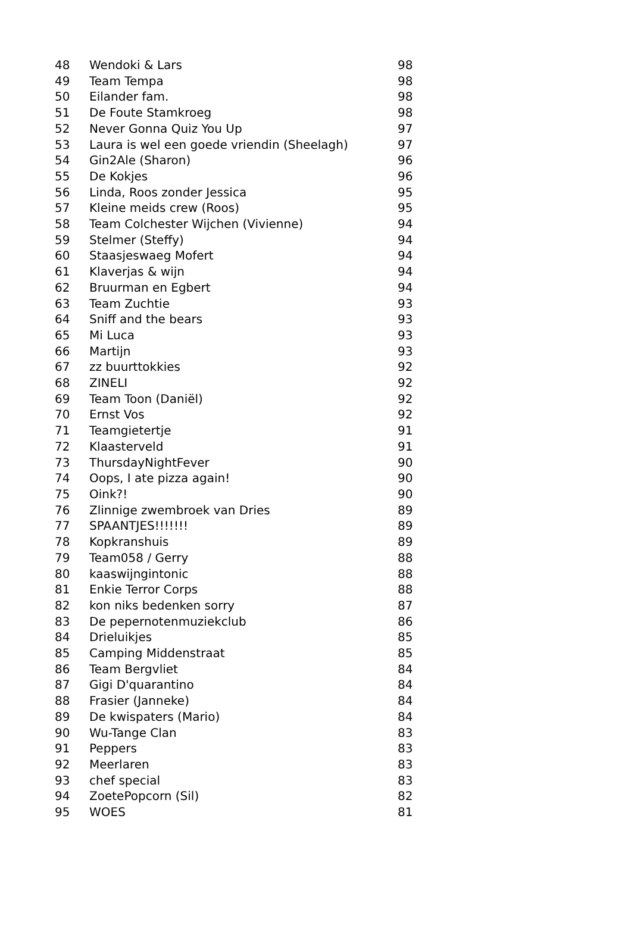| 48 | Wendoki & Lars | 98 |
| 49 | Team Tempa | 98 |
| 50 | Eilander fam. | 98 |
| 51 | De Foute Stamkroeg | 98 |
| 52 | Never Gonna Quiz You Up | 97 |
| 53 | Laura is wel een goede vriendin (Sheelagh) | 97 |
| 54 | Gin2Ale (Sharon) | 96 |
| 55 | De Kokjes | 96 |
| 56 | Linda, Roos zonder Jessica | 95 |
| 57 | Kleine meids crew (Roos) | 95 |
| 58 | Team Colchester Wijchen (Vivienne) | 94 |
| 59 | Stelmer (Steffy) | 94 |
| 60 | Staasjeswaeg Mofert | 94 |
| 61 | Klaverjas & wijn | 94 |
| 62 | Bruurman en Egbert | 94 |
| 63 | Team Zuchtie | 93 |
| 64 | Sniff and the bears | 93 |
| 65 | Mi Luca | 93 |
| 66 | Martijn | 93 |
| 67 | zz buurttokkies | 92 |
| 68 | ZINELI | 92 |
| 69 | Team Toon (Daniël) | 92 |
| 70 | Ernst Vos | 92 |
| 71 | Teamgietertje | 91 |
| 72 | Klaasterveld | 91 |
| 73 | ThursdayNightFever | 90 |
| 74 | Oops, I ate pizza again! | 90 |
| 75 | Oink?! | 90 |
| 76 | Zlinnige zwembroek van Dries | 89 |
| 77 | SPAANTJES!!!!!!! | 89 |
| 78 | Kopkranshuis | 89 |
| 79 | Team058 / Gerry | 88 |
| 80 | kaaswijngintonic | 88 |
| 81 | Enkie Terror Corps | 88 |
| 82 | kon niks bedenken sorry | 87 |
| 83 | De pepernotenmuziekclub | 86 |
| 84 | Drieluikjes | 85 |
| 85 | Camping Middenstraat | 85 |
| 86 | Team Bergvliet | 84 |
| 87 | Gigi D'quarantino | 84 |
| 88 | Frasier (Janneke) | 84 |
| 89 | De kwispaters (Mario) | 84 |
| 90 | Wu-Tange Clan | 83 |
| 91 | Peppers | 83 |
| 92 | Meerlaren | 83 |
| 93 | chef special | 83 |
| 94 | ZoetePopcorn (Sil) | 82 |
| 95 | WOES | 81 |